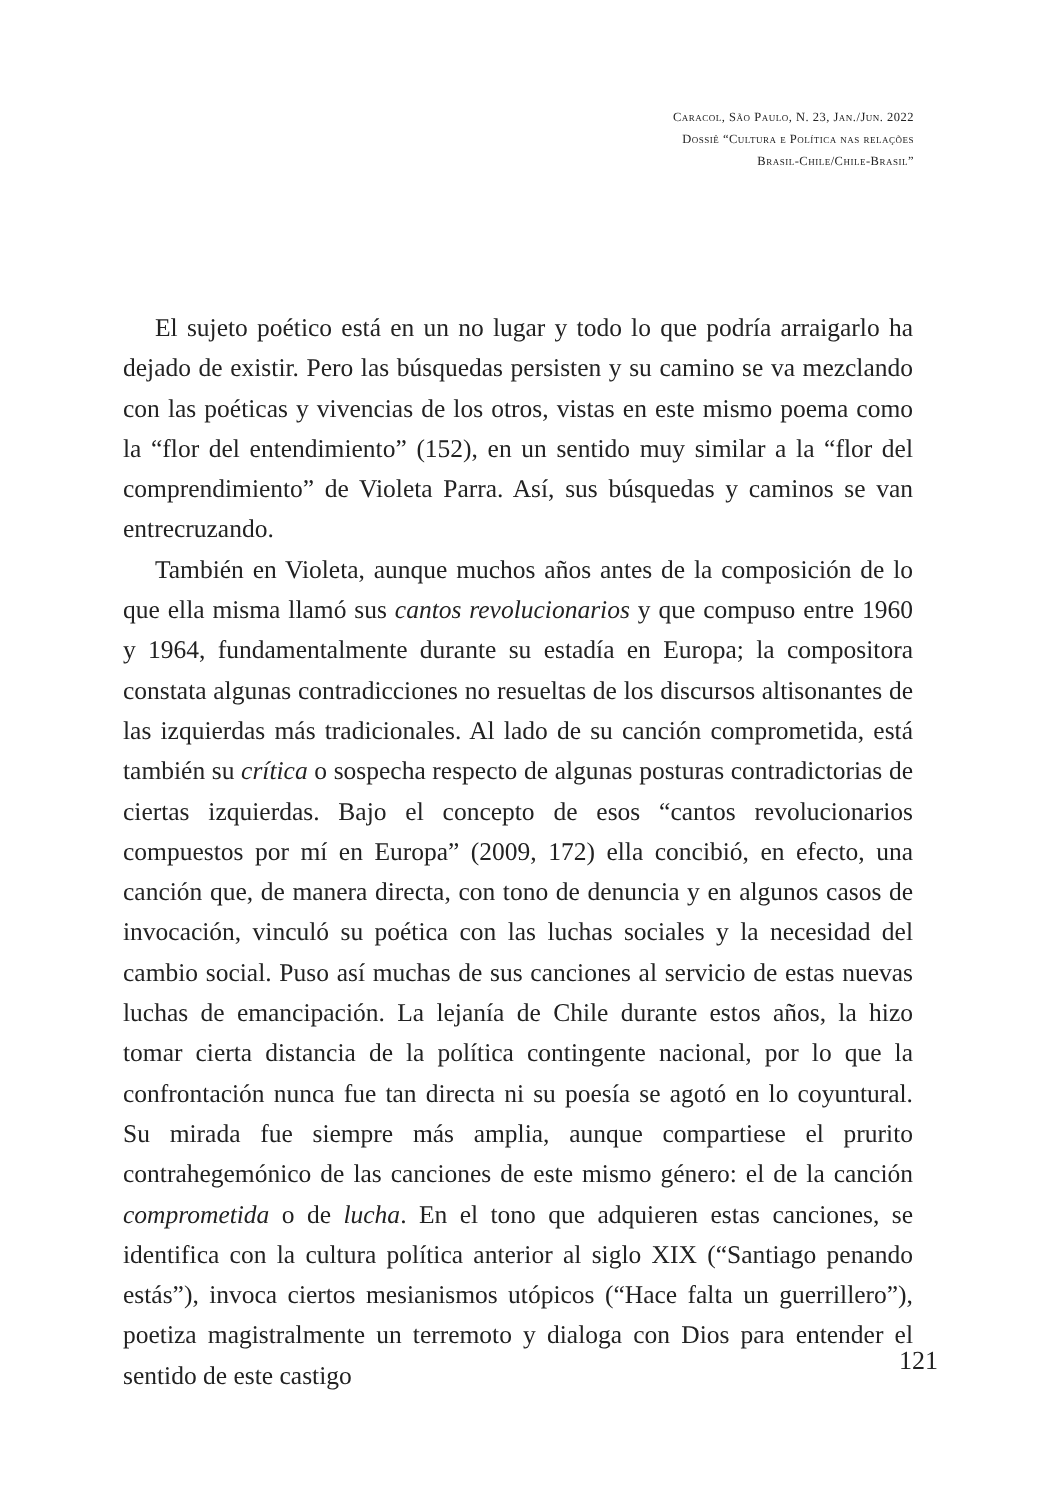Caracol, São Paulo, N. 23, Jan./Jun. 2022
Dossiê “Cultura e Política nas relações
Brasil-Chile/Chile-Brasil”
El sujeto poético está en un no lugar y todo lo que podría arraigarlo ha dejado de existir. Pero las búsquedas persisten y su camino se va mezclando con las poéticas y vivencias de los otros, vistas en este mismo poema como la “flor del entendimiento” (152), en un sentido muy similar a la “flor del comprendimiento” de Violeta Parra. Así, sus búsquedas y caminos se van entrecruzando.
También en Violeta, aunque muchos años antes de la composición de lo que ella misma llamó sus cantos revolucionarios y que compuso entre 1960 y 1964, fundamentalmente durante su estadía en Europa; la compositora constata algunas contradicciones no resueltas de los discursos altisonantes de las izquierdas más tradicionales. Al lado de su canción comprometida, está también su crítica o sospecha respecto de algunas posturas contradictorias de ciertas izquierdas. Bajo el concepto de esos “cantos revolucionarios compuestos por mí en Europa” (2009, 172) ella concibió, en efecto, una canción que, de manera directa, con tono de denuncia y en algunos casos de invocación, vinculó su poética con las luchas sociales y la necesidad del cambio social. Puso así muchas de sus canciones al servicio de estas nuevas luchas de emancipación. La lejanía de Chile durante estos años, la hizo tomar cierta distancia de la política contingente nacional, por lo que la confrontación nunca fue tan directa ni su poesía se agotó en lo coyuntural. Su mirada fue siempre más amplia, aunque compartiese el prurito contrahegemónico de las canciones de este mismo género: el de la canción comprometida o de lucha. En el tono que adquieren estas canciones, se identifica con la cultura política anterior al siglo XIX (“Santiago penando estás”), invoca ciertos mesianismos utópicos (“Hace falta un guerrillero”), poetiza magistralmente un terremoto y dialoga con Dios para entender el sentido de este castigo
121